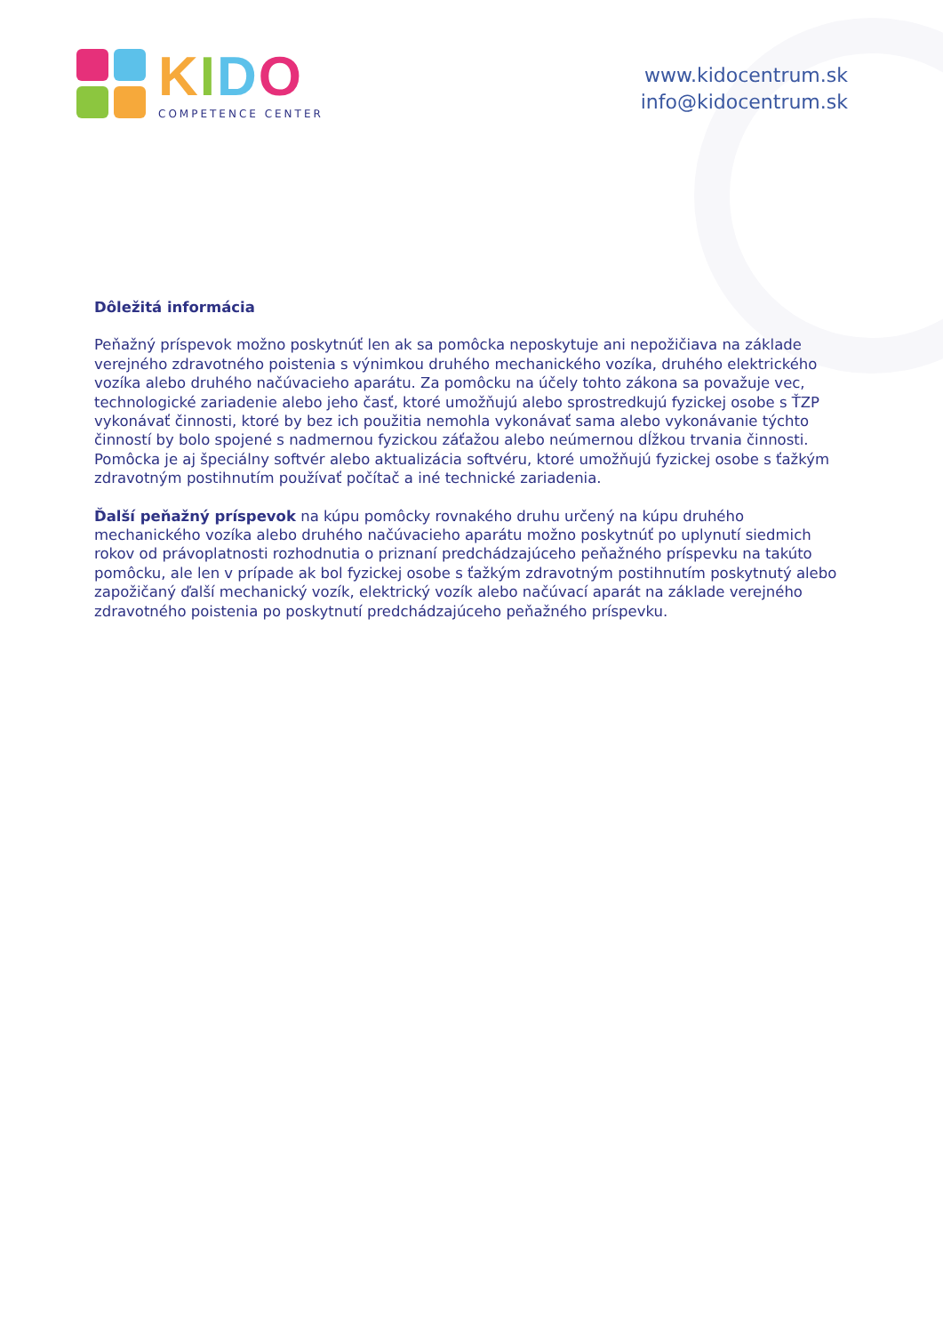KIDO
COMPETENCE CENTER
www.kidocentrum.sk
info@kidocentrum.sk
Dôležitá informácia
Peňažný príspevok možno poskytnúť len ak sa pomôcka neposkytuje ani nepožičiava na základe verejného zdravotného poistenia s výnimkou druhého mechanického vozíka, druhého elektrického vozíka alebo druhého načúvacieho aparátu. Za pomôcku na účely tohto zákona sa považuje vec, technologické zariadenie alebo jeho časť, ktoré umožňujú alebo sprostredkujú fyzickej osobe s ŤZP vykonávať činnosti, ktoré by bez ich použitia nemohla vykonávať sama alebo vykonávanie týchto činností by bolo spojené s nadmernou fyzickou záťažou alebo neúmernou dĺžkou trvania činnosti. Pomôcka je aj špeciálny softvér alebo aktualizácia softvéru, ktoré umožňujú fyzickej osobe s ťažkým zdravotným postihnutím používať počítač a iné technické zariadenia.
Ďalší peňažný príspevok na kúpu pomôcky rovnakého druhu určený na kúpu druhého mechanického vozíka alebo druhého načúvacieho aparátu možno poskytnúť po uplynutí siedmich rokov od právoplatnosti rozhodnutia o priznaní predchádzajúceho peňažného príspevku na takúto pomôcku, ale len v prípade ak bol fyzickej osobe s ťažkým zdravotným postihnutím poskytnutý alebo zapožičaný ďalší mechanický vozík, elektrický vozík alebo načúvací aparát na základe verejného zdravotného poistenia po poskytnutí predchádzajúceho peňažného príspevku.